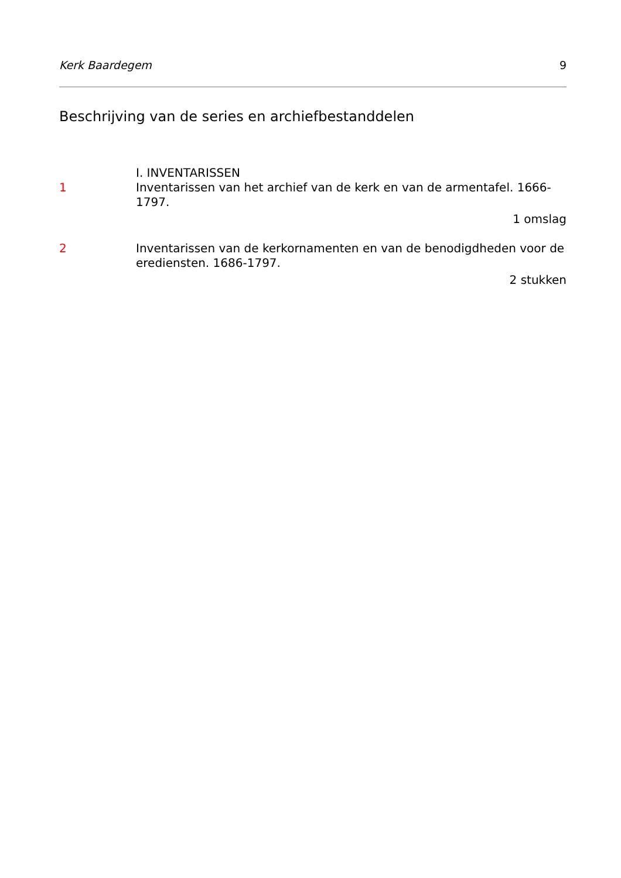Kerk Baardegem 9
Beschrijving van de series en archiefbestanddelen
I. INVENTARISSEN
1 Inventarissen van het archief van de kerk en van de armentafel. 1666-1797.
1 omslag
2 Inventarissen van de kerkornamenten en van de benodigdheden voor de erediensten. 1686-1797.
2 stukken